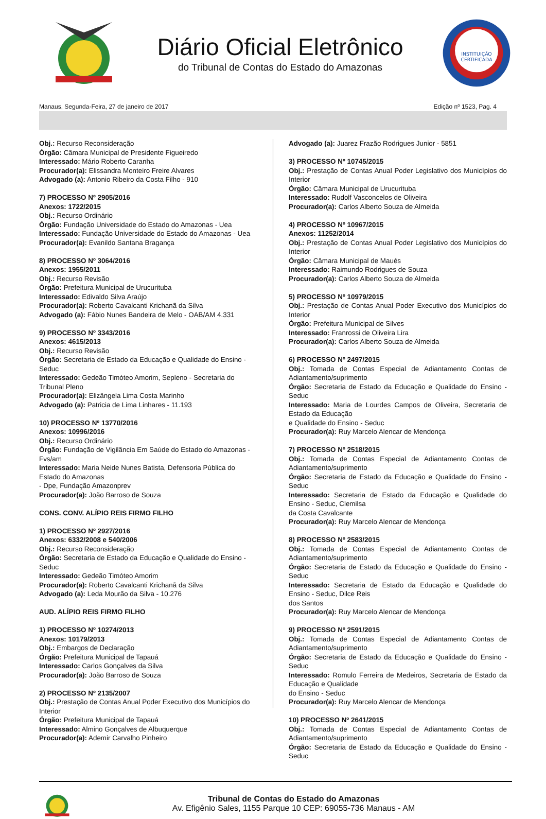Diário Oficial Eletrônico
do Tribunal de Contas do Estado do Amazonas
INSTITUIÇÃO
CERTIFICADA
Manaus, Segunda-Feira, 27 de janeiro de 2017 Edição nº 1523, Pag. 4
Obj.: Recurso Reconsideração
Órgão: Câmara Municipal de Presidente Figueiredo
Interessado: Mário Roberto Caranha
Procurador(a): Elissandra Monteiro Freire Alvares
Advogado (a): Antonio Ribeiro da Costa Filho - 910
7) PROCESSO Nº 2905/2016
Anexos: 1722/2015
Obj.: Recurso Ordinário
Órgão: Fundação Universidade do Estado do Amazonas - Uea
Interessado: Fundação Universidade do Estado do Amazonas - Uea
Procurador(a): Evanildo Santana Bragança
8) PROCESSO Nº 3064/2016
Anexos: 1955/2011
Obj.: Recurso Revisão
Órgão: Prefeitura Municipal de Urucurituba
Interessado: Edivaldo Silva Araújo
Procurador(a): Roberto Cavalcanti Krichanã da Silva
Advogado (a): Fábio Nunes Bandeira de Melo - OAB/AM 4.331
9) PROCESSO Nº 3343/2016
Anexos: 4615/2013
Obj.: Recurso Revisão
Órgão: Secretaria de Estado da Educação e Qualidade do Ensino - Seduc
Interessado: Gedeão Timóteo Amorim, Sepleno - Secretaria do Tribunal Pleno
Procurador(a): Elizângela Lima Costa Marinho
Advogado (a): Patricia de Lima Linhares - 11.193
10) PROCESSO Nº 13770/2016
Anexos: 10996/2016
Obj.: Recurso Ordinário
Órgão: Fundação de Vigilância Em Saúde do Estado do Amazonas - Fvs/am
Interessado: Maria Neide Nunes Batista, Defensoria Pública do Estado do Amazonas
- Dpe, Fundação Amazonprev
Procurador(a): João Barroso de Souza
CONS. CONV. ALÍPIO REIS FIRMO FILHO
1) PROCESSO Nº 2927/2016
Anexos: 6332/2008 e 540/2006
Obj.: Recurso Reconsideração
Órgão: Secretaria de Estado da Educação e Qualidade do Ensino - Seduc
Interessado: Gedeão Timóteo Amorim
Procurador(a): Roberto Cavalcanti Krichanã da Silva
Advogado (a): Leda Mourão da Silva - 10.276
AUD. ALÍPIO REIS FIRMO FILHO
1) PROCESSO Nº 10274/2013
Anexos: 10179/2013
Obj.: Embargos de Declaração
Órgão: Prefeitura Municipal de Tapauá
Interessado: Carlos Gonçalves da Silva
Procurador(a): João Barroso de Souza
2) PROCESSO Nº 2135/2007
Obj.: Prestação de Contas Anual Poder Executivo dos Municípios do Interior
Órgão: Prefeitura Municipal de Tapauá
Interessado: Almino Gonçalves de Albuquerque
Procurador(a): Ademir Carvalho Pinheiro
Advogado (a): Juarez Frazão Rodrigues Junior - 5851
3) PROCESSO Nº 10745/2015
Obj.: Prestação de Contas Anual Poder Legislativo dos Municípios do Interior
Órgão: Câmara Municipal de Urucurituba
Interessado: Rudolf Vasconcelos de Oliveira
Procurador(a): Carlos Alberto Souza de Almeida
4) PROCESSO Nº 10967/2015
Anexos: 11252/2014
Obj.: Prestação de Contas Anual Poder Legislativo dos Municípios do Interior
Órgão: Câmara Municipal de Maués
Interessado: Raimundo Rodrigues de Souza
Procurador(a): Carlos Alberto Souza de Almeida
5) PROCESSO Nº 10979/2015
Obj.: Prestação de Contas Anual Poder Executivo dos Municípios do Interior
Órgão: Prefeitura Municipal de Silves
Interessado: Franrossi de Oliveira Lira
Procurador(a): Carlos Alberto Souza de Almeida
6) PROCESSO Nº 2497/2015
Obj.: Tomada de Contas Especial de Adiantamento Contas de Adiantamento/suprimento
Órgão: Secretaria de Estado da Educação e Qualidade do Ensino - Seduc
Interessado: Maria de Lourdes Campos de Oliveira, Secretaria de Estado da Educação
e Qualidade do Ensino - Seduc
Procurador(a): Ruy Marcelo Alencar de Mendonça
7) PROCESSO Nº 2518/2015
Obj.: Tomada de Contas Especial de Adiantamento Contas de Adiantamento/suprimento
Órgão: Secretaria de Estado da Educação e Qualidade do Ensino - Seduc
Interessado: Secretaria de Estado da Educação e Qualidade do Ensino - Seduc, Clemilsa
da Costa Cavalcante
Procurador(a): Ruy Marcelo Alencar de Mendonça
8) PROCESSO Nº 2583/2015
Obj.: Tomada de Contas Especial de Adiantamento Contas de Adiantamento/suprimento
Órgão: Secretaria de Estado da Educação e Qualidade do Ensino - Seduc
Interessado: Secretaria de Estado da Educação e Qualidade do Ensino - Seduc, Dilce Reis
dos Santos
Procurador(a): Ruy Marcelo Alencar de Mendonça
9) PROCESSO Nº 2591/2015
Obj.: Tomada de Contas Especial de Adiantamento Contas de Adiantamento/suprimento
Órgão: Secretaria de Estado da Educação e Qualidade do Ensino - Seduc
Interessado: Romulo Ferreira de Medeiros, Secretaria de Estado da Educação e Qualidade
do Ensino - Seduc
Procurador(a): Ruy Marcelo Alencar de Mendonça
10) PROCESSO Nº 2641/2015
Obj.: Tomada de Contas Especial de Adiantamento Contas de Adiantamento/suprimento
Órgão: Secretaria de Estado da Educação e Qualidade do Ensino - Seduc
Tribunal de Contas do Estado do Amazonas
Av. Efigênio Sales, 1155 Parque 10 CEP: 69055-736 Manaus - AM